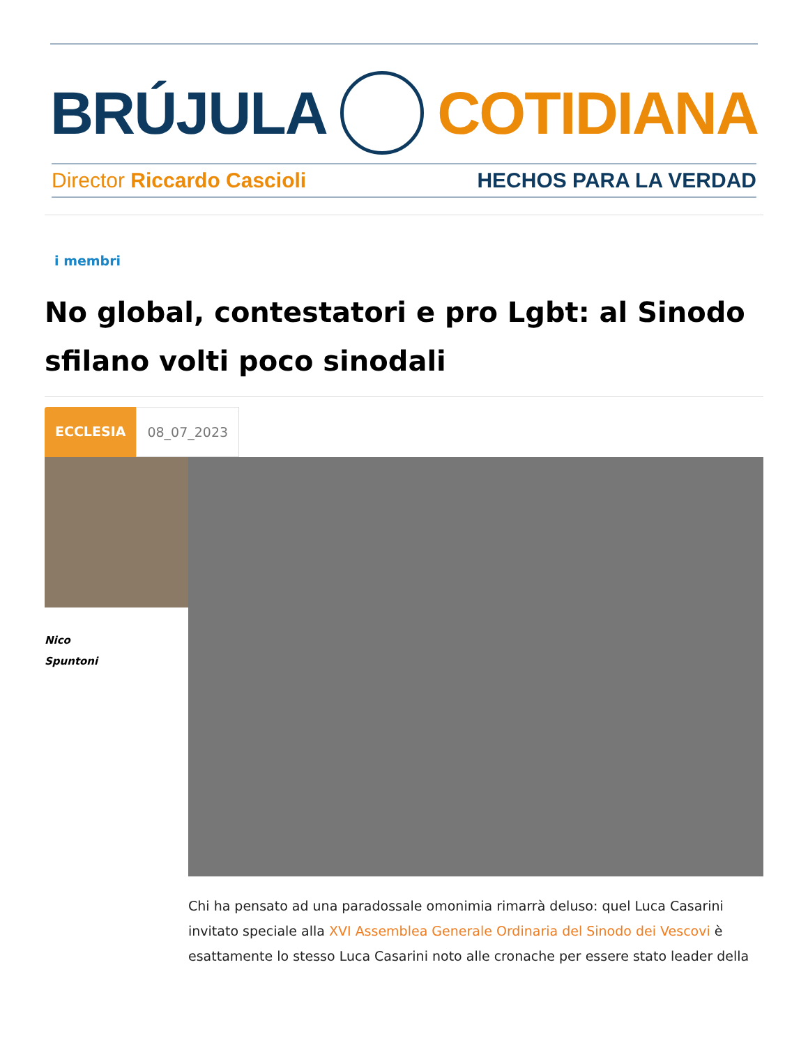BRÚJULA COTIDIANA
Director Riccardo Cascioli HECHOS PARA LA VERDAD
i membri
No global, contestatori e pro Lgbt: al Sinodo sfilano volti poco sinodali
ECCLESIA 08_07_2023
Nico
Spuntoni
Chi ha pensato ad una paradossale omonimia rimarrà deluso: quel Luca Casarini invitato speciale alla XVI Assemblea Generale Ordinaria del Sinodo dei Vescovi è esattamente lo stesso Luca Casarini noto alle cronache per essere stato leader della